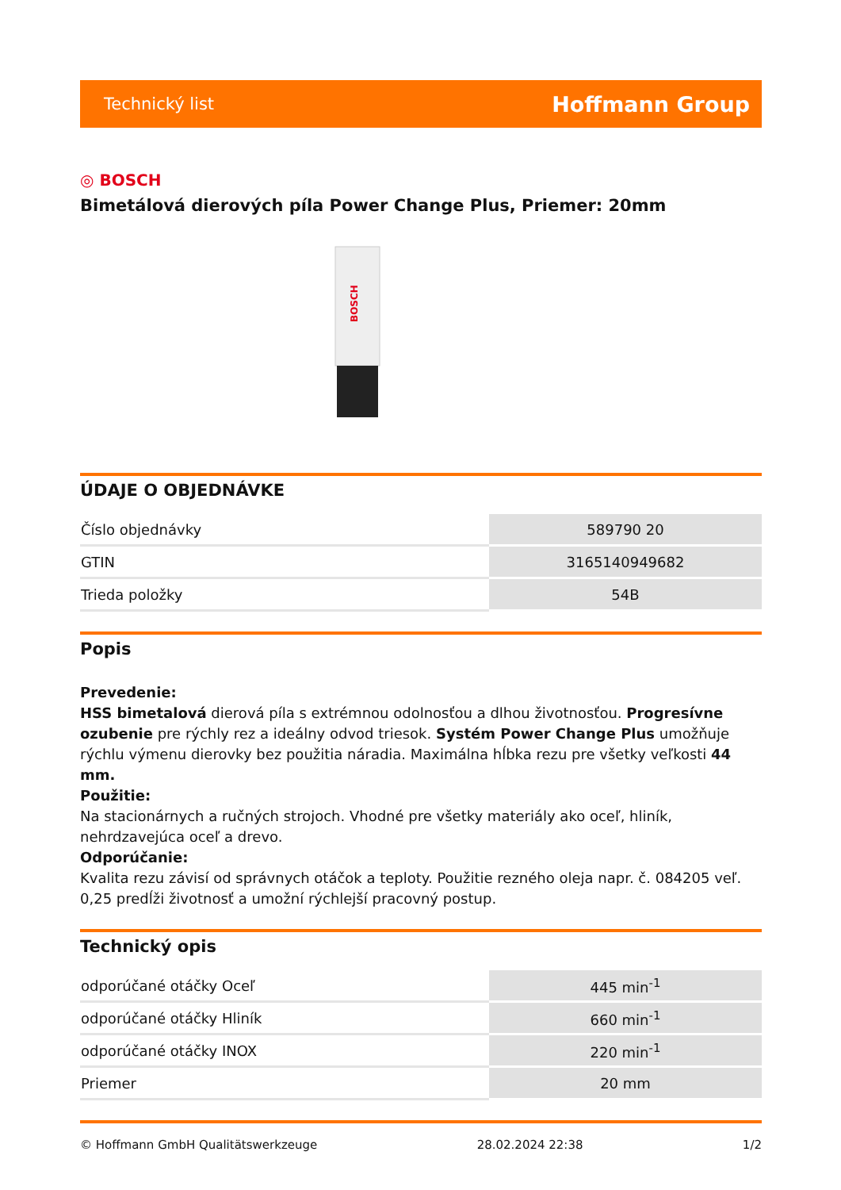Technický list Hoffmann Group
◎ BOSCH
Bimetálová dierových píla Power Change Plus, Priemer: 20mm
BOSCH
ÚDAJE O OBJEDNÁVKE
| Číslo objednávky | 589790 20 |
| GTIN | 3165140949682 |
| Trieda položky | 54B |
Popis
Prevedenie:
HSS bimetalová dierová píla s extrémnou odolnosťou a dlhou životnosťou. Progresívne ozubenie pre rýchly rez a ideálny odvod triesok. Systém Power Change Plus umožňuje rýchlu výmenu dierovky bez použitia náradia. Maximálna hĺbka rezu pre všetky veľkosti 44 mm.
Použitie:
Na stacionárnych a ručných strojoch. Vhodné pre všetky materiály ako oceľ, hliník, nehrdzavejúca oceľ a drevo.
Odporúčanie:
Kvalita rezu závisí od správnych otáčok a teploty. Použitie rezného oleja napr. č. 084205 veľ. 0,25 predĺži životnosť a umožní rýchlejší pracovný postup.
Technický opis
| odporúčané otáčky Oceľ | 445 min<sup>-1</sup> |
| odporúčané otáčky Hliník | 660 min<sup>-1</sup> |
| odporúčané otáčky INOX | 220 min<sup>-1</sup> |
| Priemer | 20 mm |
© Hoffmann GmbH Qualitätswerkzeuge 28.02.2024 22:38 1/2